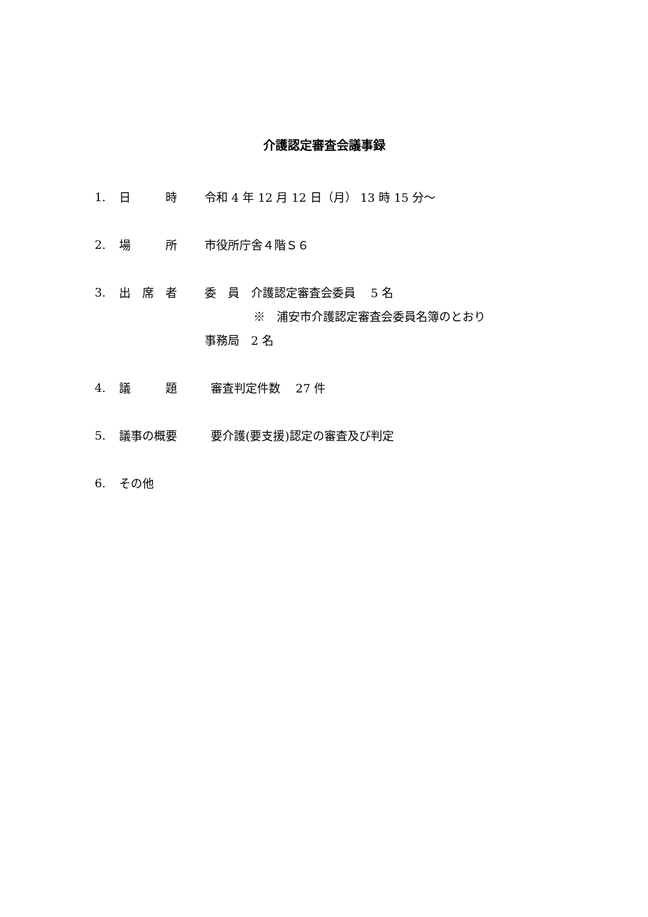介護認定審査会議事録
1. 日　　　時 令和 4 年 12 月 12 日（月） 13 時 15 分～
2. 場　　　所 市役所庁舎４階Ｓ６
3. 出　席　者 委　員　介護認定審査会委員　 5 名
※　浦安市介護認定審査会委員名簿のとおり
事務局　2 名
4. 議　　　題 審査判定件数　 27 件
5. 議事の概要 要介護(要支援)認定の審査及び判定
6. その他